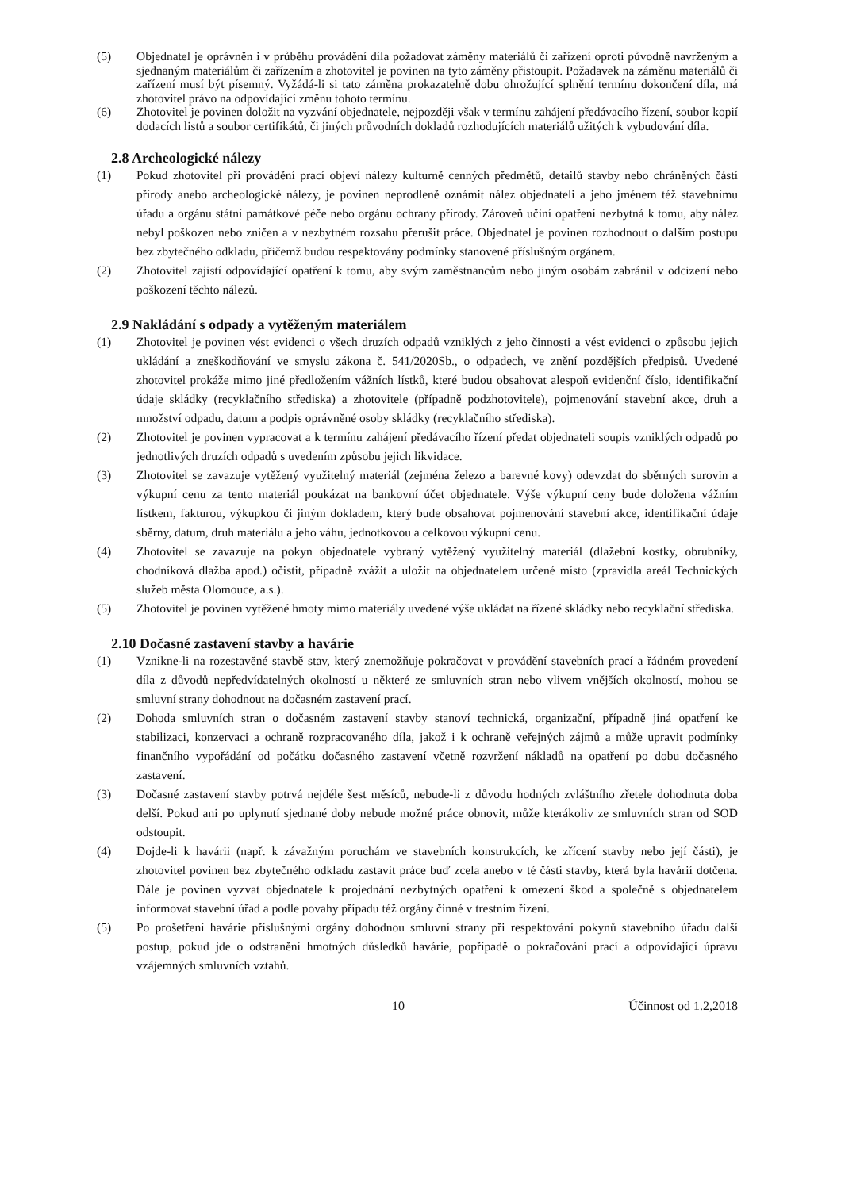(5) Objednatel je oprávněn i v průběhu provádění díla požadovat záměny materiálů či zařízení oproti původně navrženým a sjednaným materiálům či zařízením a zhotovitel je povinen na tyto záměny přistoupit. Požadavek na záměnu materiálů či zařízení musí být písemný. Vyžádá-li si tato záměna prokazatelně dobu ohrožující splnění termínu dokončení díla, má zhotovitel právo na odpovídající změnu tohoto termínu.
(6) Zhotovitel je povinen doložit na vyzvání objednatele, nejpozději však v termínu zahájení předávacího řízení, soubor kopií dodacích listů a soubor certifikátů, či jiných průvodních dokladů rozhodujících materiálů užitých k vybudování díla.
2.8 Archeologické nálezy
(1) Pokud zhotovitel při provádění prací objeví nálezy kulturně cenných předmětů, detailů stavby nebo chráněných částí přírody anebo archeologické nálezy, je povinen neprodleně oznámit nález objednateli a jeho jménem též stavebnímu úřadu a orgánu státní památkové péče nebo orgánu ochrany přírody. Zároveň učiní opatření nezbytná k tomu, aby nález nebyl poškozen nebo zničen a v nezbytném rozsahu přerušit práce. Objednatel je povinen rozhodnout o dalším postupu bez zbytečného odkladu, přičemž budou respektovány podmínky stanovené příslušným orgánem.
(2) Zhotovitel zajistí odpovídající opatření k tomu, aby svým zaměstnancům nebo jiným osobám zabránil v odcizení nebo poškození těchto nálezů.
2.9 Nakládání s odpady a vytěženým materiálem
(1) Zhotovitel je povinen vést evidenci o všech druzích odpadů vzniklých z jeho činnosti a vést evidenci o způsobu jejich ukládání a zneškodňování ve smyslu zákona č. 541/2020Sb., o odpadech, ve znění pozdějších předpisů. Uvedené zhotovitel prokáže mimo jiné předložením vážních lístků, které budou obsahovat alespoň evidenční číslo, identifikační údaje skládky (recyklačního střediska) a zhotovitele (případně podzhotovitele), pojmenování stavební akce, druh a množství odpadu, datum a podpis oprávněné osoby skládky (recyklačního střediska).
(2) Zhotovitel je povinen vypracovat a k termínu zahájení předávacího řízení předat objednateli soupis vzniklých odpadů po jednotlivých druzích odpadů s uvedením způsobu jejich likvidace.
(3) Zhotovitel se zavazuje vytěžený využitelný materiál (zejména železo a barevné kovy) odevzdat do sběrných surovin a výkupní cenu za tento materiál poukázat na bankovní účet objednatele. Výše výkupní ceny bude doložena vážním lístkem, fakturou, výkupkou či jiným dokladem, který bude obsahovat pojmenování stavební akce, identifikační údaje sběrny, datum, druh materiálu a jeho váhu, jednotkovou a celkovou výkupní cenu.
(4) Zhotovitel se zavazuje na pokyn objednatele vybraný vytěžený využitelný materiál (dlažební kostky, obrubníky, chodníková dlažba apod.) očistit, případně zvážit a uložit na objednatelem určené místo (zpravidla areál Technických služeb města Olomouce, a.s.).
(5) Zhotovitel je povinen vytěžené hmoty mimo materiály uvedené výše ukládat na řízené skládky nebo recyklační střediska.
2.10 Dočasné zastavení stavby a havárie
(1) Vznikne-li na rozestavěné stavbě stav, který znemožňuje pokračovat v provádění stavebních prací a řádném provedení díla z důvodů nepředvídatelných okolností u některé ze smluvních stran nebo vlivem vnějších okolností, mohou se smluvní strany dohodnout na dočasném zastavení prací.
(2) Dohoda smluvních stran o dočasném zastavení stavby stanoví technická, organizační, případně jiná opatření ke stabilizaci, konzervaci a ochraně rozpracovaného díla, jakož i k ochraně veřejných zájmů a může upravit podmínky finančního vypořádání od počátku dočasného zastavení včetně rozvržení nákladů na opatření po dobu dočasného zastavení.
(3) Dočasné zastavení stavby potrvá nejdéle šest měsíců, nebude-li z důvodu hodných zvláštního zřetele dohodnuta doba delší. Pokud ani po uplynutí sjednané doby nebude možné práce obnovit, může kterákoliv ze smluvních stran od SOD odstoupit.
(4) Dojde-li k havárii (např. k závažným poruchám ve stavebních konstrukcích, ke zřícení stavby nebo její části), je zhotovitel povinen bez zbytečného odkladu zastavit práce buď zcela anebo v té části stavby, která byla havárií dotčena. Dále je povinen vyzvat objednatele k projednání nezbytných opatření k omezení škod a společně s objednatelem informovat stavební úřad a podle povahy případu též orgány činné v trestním řízení.
(5) Po prošetření havárie příslušnými orgány dohodnou smluvní strany při respektování pokynů stavebního úřadu další postup, pokud jde o odstranění hmotných důsledků havárie, popřípadě o pokračování prací a odpovídající úpravu vzájemných smluvních vztahů.
10 Účinnost od 1.2,2018